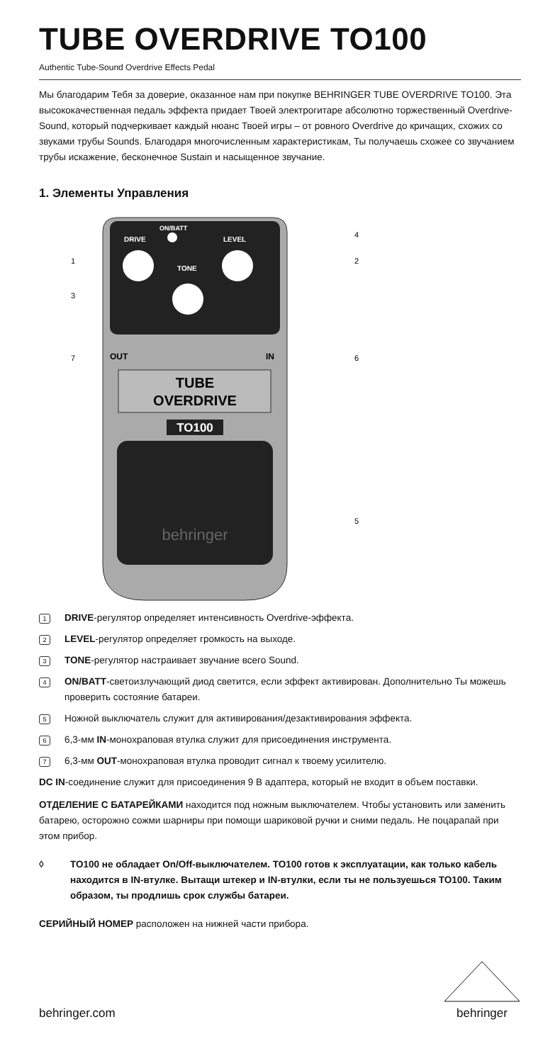TUBE OVERDRIVE TO100
Authentic Tube-Sound Overdrive Effects Pedal
Мы благодарим Тебя за доверие, оказанное нам при покупке BEHRINGER TUBE OVERDRIVE TO100. Эта высококачественная педаль эффекта придает Твоей электрогитаре абсолютно торжественный Overdrive-Sound, который подчеркивает каждый нюанс Твоей игры – от ровного Overdrive до кричащих, схожих со звуками трубы Sounds. Благодаря многочисленным характеристикам, Ты получаешь схожее со звучанием трубы искажение, бесконечное Sustain и насыщенное звучание.
1. Элементы Управления
ON/BATT
DRIVE
LEVEL
TONE
OUT
IN
TUBE
OVERDRIVE
TO100
behringer
1
2
3
4
5
6
7
1
DRIVE-регулятор определяет интенсивность Overdrive-эффекта.
2
LEVEL-регулятор определяет громкость на выходе.
3
TONE-регулятор настраивает звучание всего Sound.
4
ON/BATT-светоизлучающий диод светится, если эффект активирован. Дополнительно Ты можешь проверить состояние батареи.
5
Ножной выключатель служит для активирования/дезактивирования эффекта.
6
6,3-мм IN-монохраповая втулка служит для присоединения инструмента.
7
6,3-мм OUT-монохраповая втулка проводит сигнал к твоему усилителю.
DC IN-соединение служит для присоединения 9 В адаптера, который не входит в объем поставки.
ОТДЕЛЕНИЕ С БАТАРЕЙКАМИ находится под ножным выключателем. Чтобы установить или заменить батарею, осторожно сожми шарниры при помощи шариковой ручки и сними педаль. Не поцарапай при этом прибор.
◊ TO100 не обладает On/Off-выключателем. TO100 готов к эксплуатации, как только кабель находится в IN-втулке. Вытащи штекер и IN-втулки, если ты не пользуешься TO100. Таким образом, ты продлишь срок службы батареи.
СЕРИЙНЫЙ НОМЕР расположен на нижней части прибора.
behringer.com
behringer